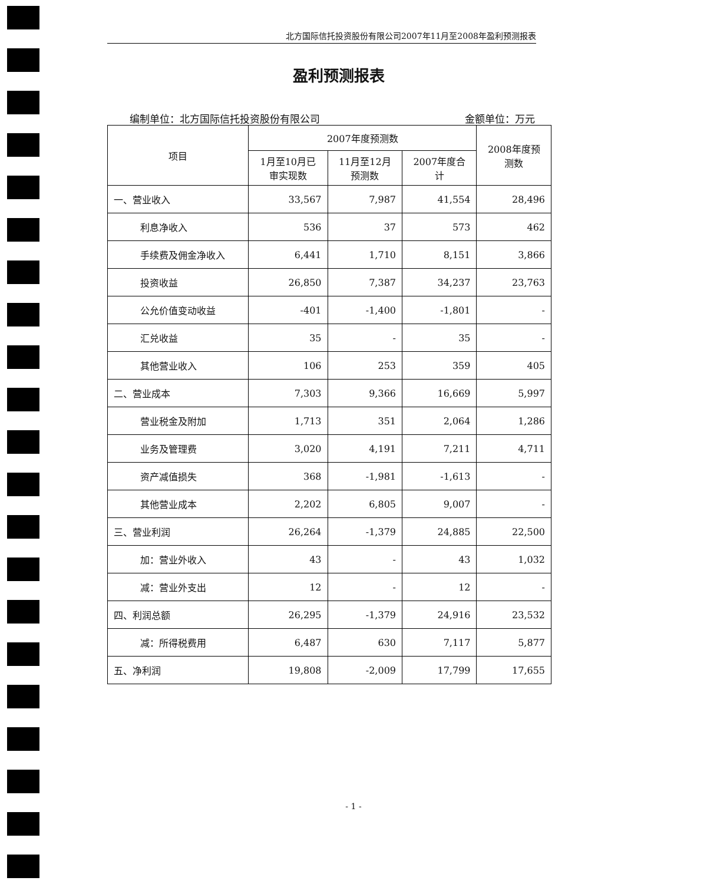北方国际信托投资股份有限公司2007年11月至2008年盈利预测报表
盈利预测报表
编制单位：北方国际信托投资股份有限公司 金额单位：万元
| 项目 | 2007年度预测数 | | | 2008年度预 测数 |
| --- | --- | --- | --- | --- |
| | 1月至10月已 审实现数 | 11月至12月 预测数 | 2007年度合 计 | |
| 一、营业收入 | 33,567 | 7,987 | 41,554 | 28,496 |
| 利息净收入 | 536 | 37 | 573 | 462 |
| 手续费及佣金净收入 | 6,441 | 1,710 | 8,151 | 3,866 |
| 投资收益 | 26,850 | 7,387 | 34,237 | 23,763 |
| 公允价值变动收益 | -401 | -1,400 | -1,801 | - |
| 汇兑收益 | 35 | - | 35 | - |
| 其他营业收入 | 106 | 253 | 359 | 405 |
| 二、营业成本 | 7,303 | 9,366 | 16,669 | 5,997 |
| 营业税金及附加 | 1,713 | 351 | 2,064 | 1,286 |
| 业务及管理费 | 3,020 | 4,191 | 7,211 | 4,711 |
| 资产减值损失 | 368 | -1,981 | -1,613 | - |
| 其他营业成本 | 2,202 | 6,805 | 9,007 | - |
| 三、营业利润 | 26,264 | -1,379 | 24,885 | 22,500 |
| 加：营业外收入 | 43 | - | 43 | 1,032 |
| 减：营业外支出 | 12 | - | 12 | - |
| 四、利润总额 | 26,295 | -1,379 | 24,916 | 23,532 |
| 减：所得税费用 | 6,487 | 630 | 7,117 | 5,877 |
| 五、净利润 | 19,808 | -2,009 | 17,799 | 17,655 |
- 1 -